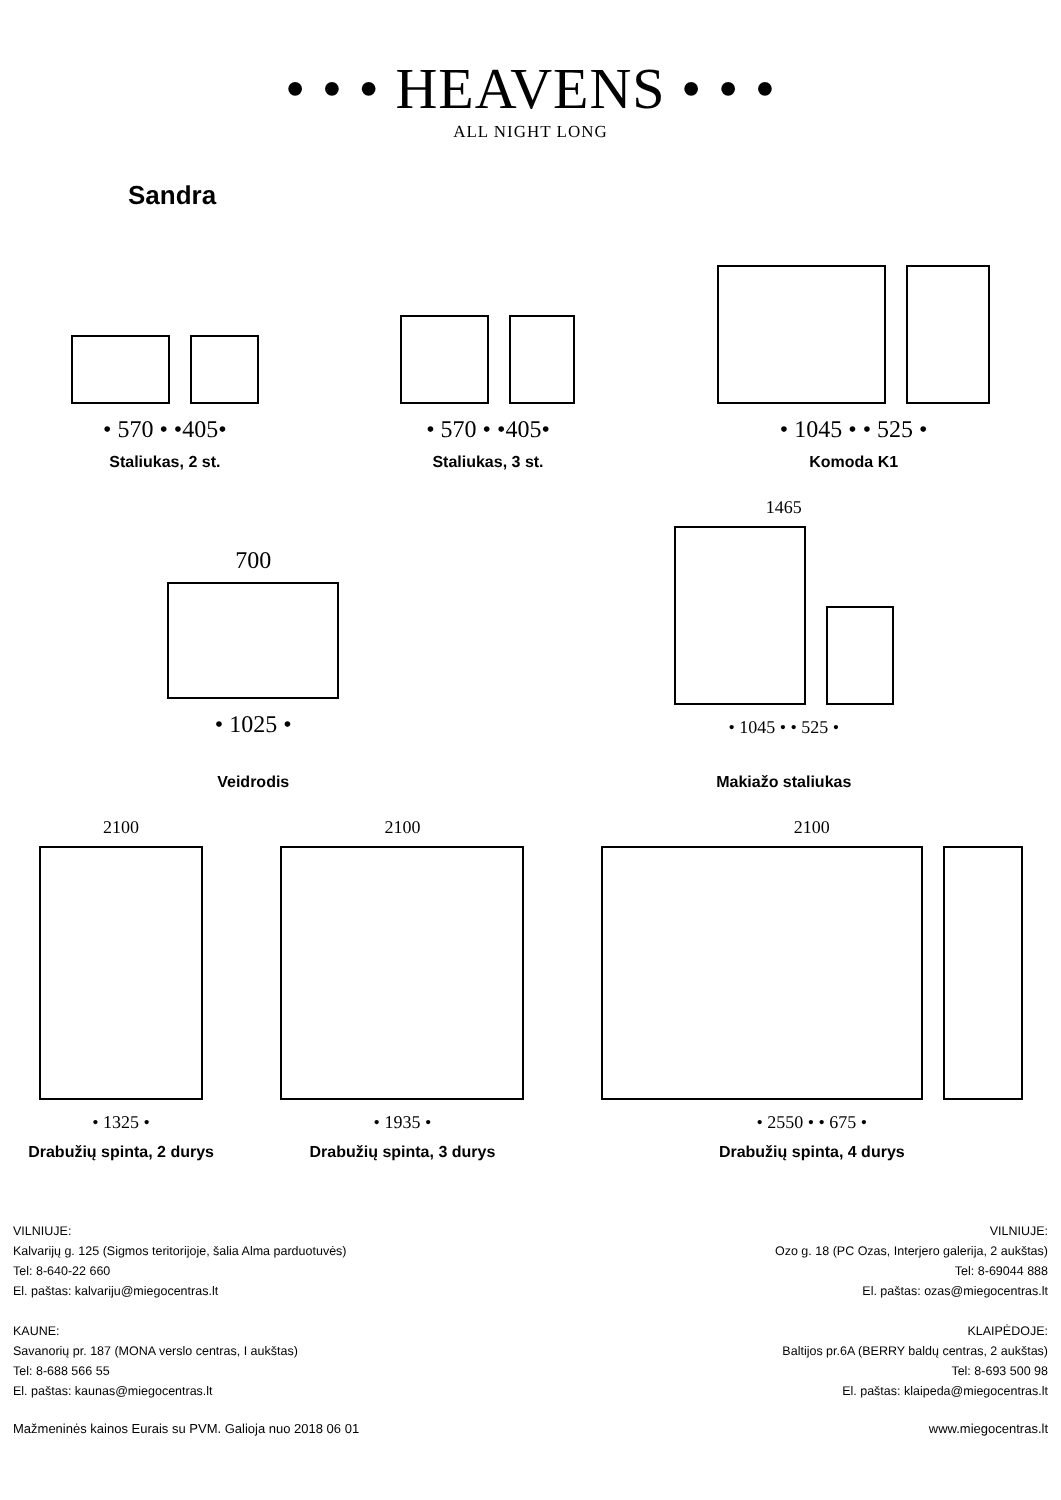• • • HEAVENS • • •
ALL NIGHT LONG
Sandra
• 570 • •405•
Staliukas, 2 st.
• 570 • •405•
Staliukas, 3 st.
• 1045 • • 525 •
Komoda K1
700
• 1025 •
Veidrodis
1465
• 1045 • • 525 •
Makiažo staliukas
2100
• 1325 •
Drabužių spinta, 2 durys
2100
• 1935 •
Drabužių spinta, 3 durys
2100
• 2550 • • 675 •
Drabužių spinta, 4 durys
VILNIUJE:
Kalvarijų g. 125 (Sigmos teritorijoje, šalia Alma parduotuvės)
Tel: 8-640-22 660
El. paštas: kalvariju@miegocentras.lt
KAUNE:
Savanorių pr. 187 (MONA verslo centras, I aukštas)
Tel: 8-688 566 55
El. paštas: kaunas@miegocentras.lt
VILNIUJE:
Ozo g. 18 (PC Ozas, Interjero galerija, 2 aukštas)
Tel: 8-69044 888
El. paštas: ozas@miegocentras.lt
KLAIPĖDOJE:
Baltijos pr.6A (BERRY baldų centras, 2 aukštas)
Tel: 8-693 500 98
El. paštas: klaipeda@miegocentras.lt
Mažmeninės kainos Eurais su PVM. Galioja nuo 2018 06 01 www.miegocentras.lt